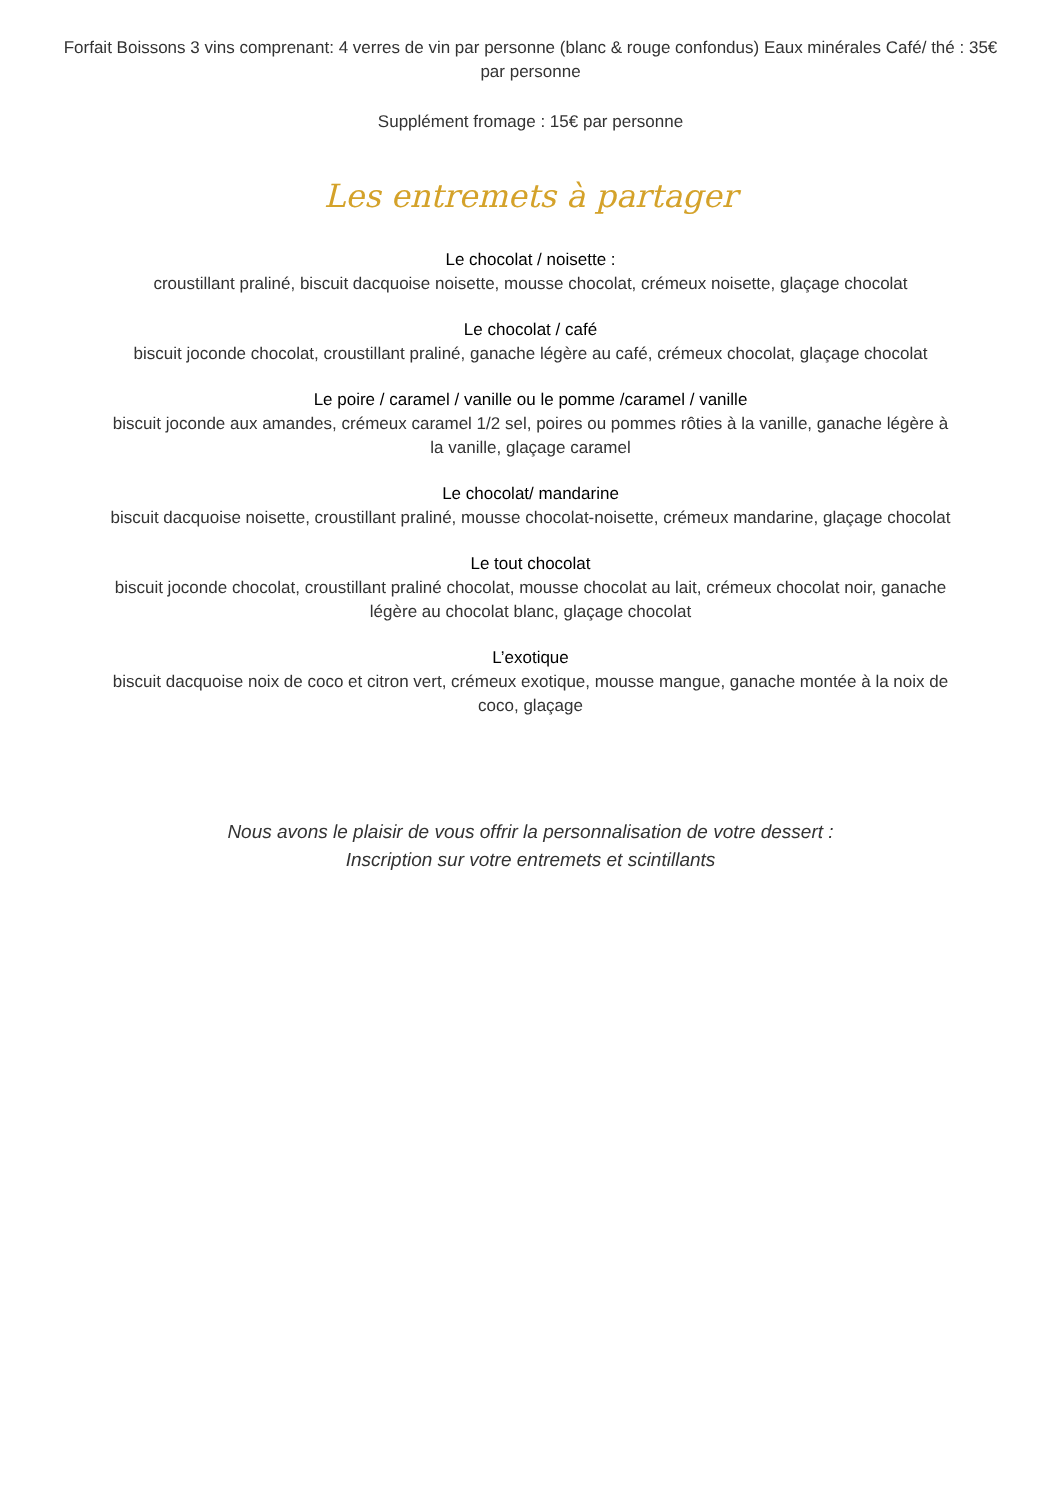Forfait Boissons 3 vins comprenant: 4 verres de vin par personne (blanc & rouge confondus) Eaux minérales Café/ thé : 35€ par personne
Supplément fromage : 15€ par personne
Les entremets à partager
Le chocolat / noisette :
croustillant praliné, biscuit dacquoise noisette, mousse chocolat, crémeux noisette, glaçage chocolat
Le chocolat / café
biscuit joconde chocolat, croustillant praliné, ganache légère au café, crémeux chocolat, glaçage chocolat
Le poire / caramel / vanille ou le pomme /caramel / vanille
biscuit joconde aux amandes, crémeux caramel 1/2 sel, poires ou pommes rôties à la vanille, ganache légère à la vanille, glaçage caramel
Le chocolat/ mandarine
biscuit dacquoise noisette, croustillant praliné, mousse chocolat-noisette, crémeux mandarine, glaçage chocolat
Le tout chocolat
biscuit joconde chocolat, croustillant praliné chocolat, mousse chocolat au lait, crémeux chocolat noir, ganache légère au chocolat blanc, glaçage chocolat
L’exotique
biscuit dacquoise noix de coco et citron vert, crémeux exotique, mousse mangue, ganache montée à la noix de coco, glaçage
Nous avons le plaisir de vous offrir la personnalisation de votre dessert :
Inscription sur votre entremets et scintillants